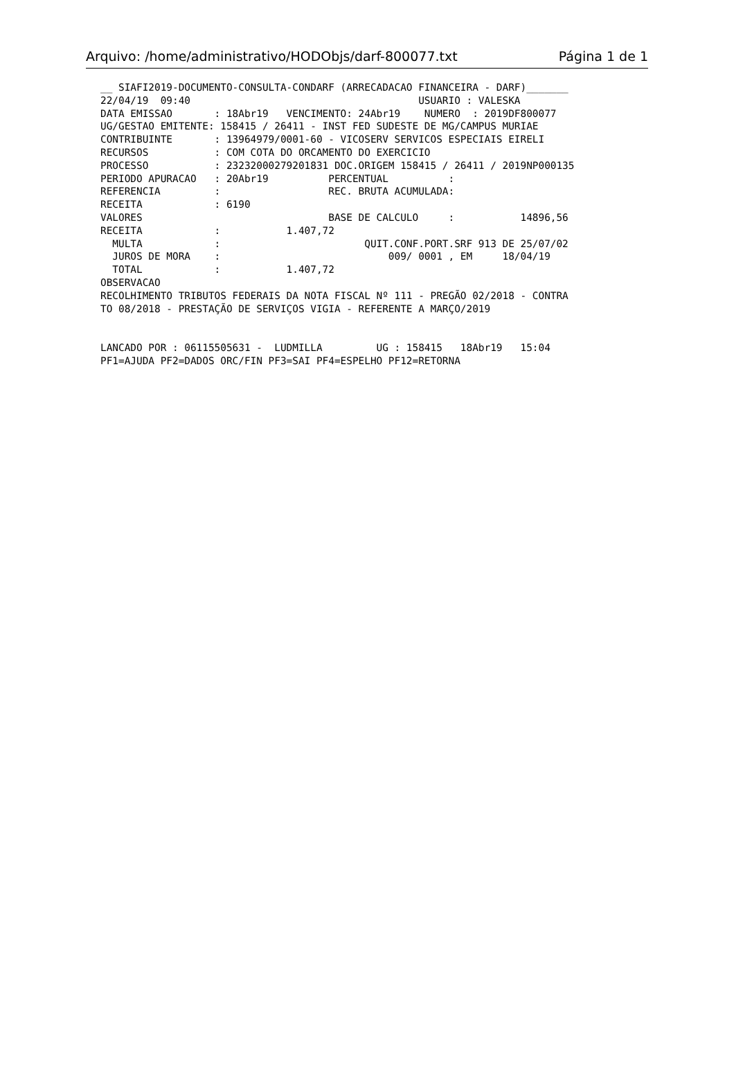Arquivo: /home/administrativo/HODObjs/darf-800077.txt Página 1 de 1
__ SIAFI2019-DOCUMENTO-CONSULTA-CONDARF (ARRECADACAO FINANCEIRA - DARF)_______
22/04/19  09:40                                      USUARIO : VALESKA
DATA EMISSAO       : 18Abr19   VENCIMENTO: 24Abr19    NUMERO  : 2019DF800077
UG/GESTAO EMITENTE: 158415 / 26411 - INST FED SUDESTE DE MG/CAMPUS MURIAE
CONTRIBUINTE       : 13964979/0001-60 - VICOSERV SERVICOS ESPECIAIS EIRELI
RECURSOS           : COM COTA DO ORCAMENTO DO EXERCICIO
PROCESSO           : 23232000279201831 DOC.ORIGEM 158415 / 26411 / 2019NP000135
PERIODO APURACAO   : 20Abr19          PERCENTUAL          :
REFERENCIA         :                  REC. BRUTA ACUMULADA:
RECEITA            : 6190
VALORES                               BASE DE CALCULO     :           14896,56
RECEITA            :           1.407,72
  MULTA            :                        QUIT.CONF.PORT.SRF 913 DE 25/07/02
  JUROS DE MORA    :                            009/ 0001 , EM     18/04/19
  TOTAL            :           1.407,72
OBSERVACAO
RECOLHIMENTO TRIBUTOS FEDERAIS DA NOTA FISCAL Nº 111 - PREGÃO 02/2018 - CONTRA
TO 08/2018 - PRESTAÇÃO DE SERVIÇOS VIGIA - REFERENTE A MARÇO/2019


LANCADO POR : 06115505631 -  LUDMILLA         UG : 158415   18Abr19   15:04
PF1=AJUDA PF2=DADOS ORC/FIN PF3=SAI PF4=ESPELHO PF12=RETORNA